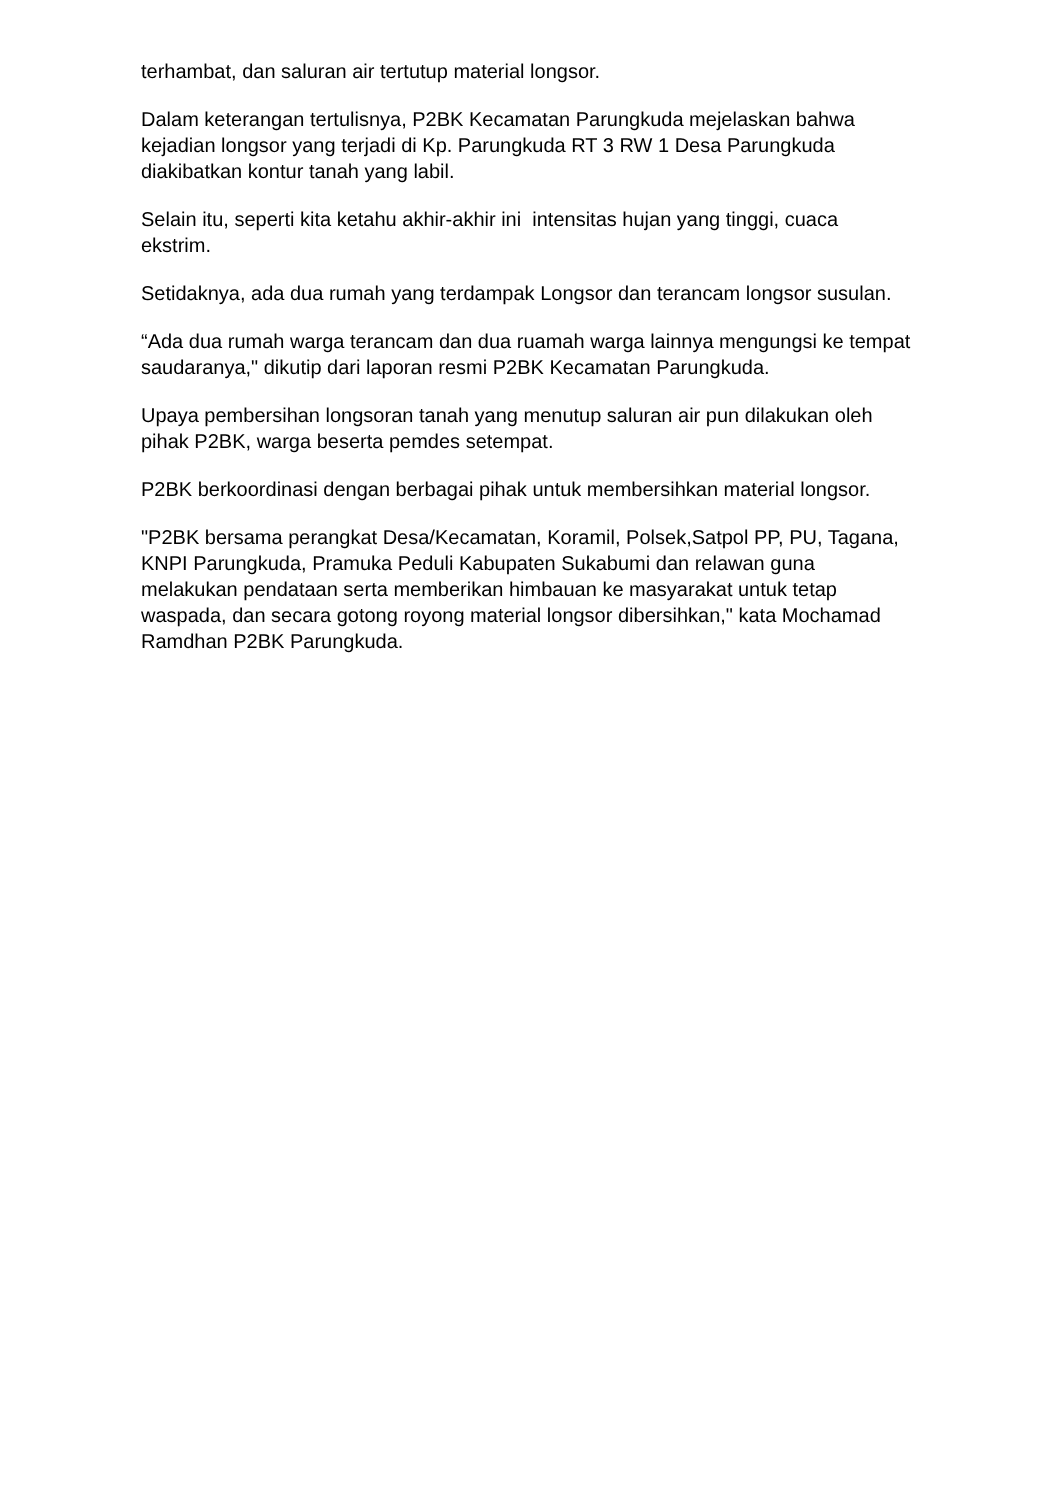terhambat, dan saluran air tertutup material longsor.
Dalam keterangan tertulisnya, P2BK Kecamatan Parungkuda mejelaskan bahwa kejadian longsor yang terjadi di Kp. Parungkuda RT 3 RW 1 Desa Parungkuda diakibatkan kontur tanah yang labil.
Selain itu, seperti kita ketahu akhir-akhir ini intensitas hujan yang tinggi, cuaca ekstrim.
Setidaknya, ada dua rumah yang terdampak Longsor dan terancam longsor susulan.
“Ada dua rumah warga terancam dan dua ruamah warga lainnya mengungsi ke tempat saudaranya," dikutip dari laporan resmi P2BK Kecamatan Parungkuda.
Upaya pembersihan longsoran tanah yang menutup saluran air pun dilakukan oleh pihak P2BK, warga beserta pemdes setempat.
P2BK berkoordinasi dengan berbagai pihak untuk membersihkan material longsor.
"P2BK bersama perangkat Desa/Kecamatan, Koramil, Polsek,Satpol PP, PU, Tagana, KNPI Parungkuda, Pramuka Peduli Kabupaten Sukabumi dan relawan guna melakukan pendataan serta memberikan himbauan ke masyarakat untuk tetap waspada, dan secara gotong royong material longsor dibersihkan," kata Mochamad Ramdhan P2BK Parungkuda.